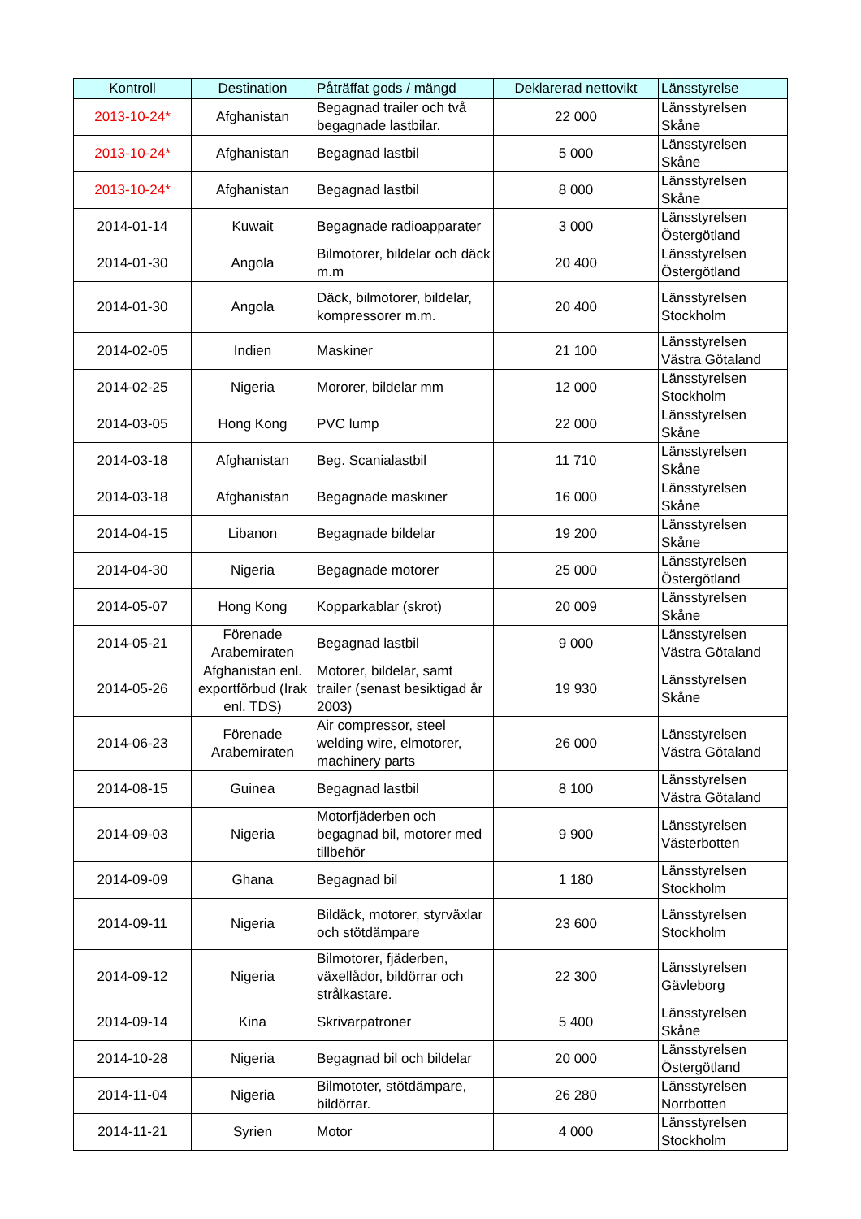| Kontroll | Destination | Påträffat gods / mängd | Deklarerad nettovikt | Länsstyrelse |
| --- | --- | --- | --- | --- |
| 2013-10-24* | Afghanistan | Begagnad trailer och två begagnade lastbilar. | 22 000 | Länsstyrelsen Skåne |
| 2013-10-24* | Afghanistan | Begagnad lastbil | 5 000 | Länsstyrelsen Skåne |
| 2013-10-24* | Afghanistan | Begagnad lastbil | 8 000 | Länsstyrelsen Skåne |
| 2014-01-14 | Kuwait | Begagnade radioapparater | 3 000 | Länsstyrelsen Östergötland |
| 2014-01-30 | Angola | Bilmotorer, bildelar och däck m.m | 20 400 | Länsstyrelsen Östergötland |
| 2014-01-30 | Angola | Däck, bilmotorer, bildelar, kompressorer m.m. | 20 400 | Länsstyrelsen Stockholm |
| 2014-02-05 | Indien | Maskiner | 21 100 | Länsstyrelsen Västra Götaland |
| 2014-02-25 | Nigeria | Mororer, bildelar mm | 12 000 | Länsstyrelsen Stockholm |
| 2014-03-05 | Hong Kong | PVC lump | 22 000 | Länsstyrelsen Skåne |
| 2014-03-18 | Afghanistan | Beg. Scanialastbil | 11 710 | Länsstyrelsen Skåne |
| 2014-03-18 | Afghanistan | Begagnade maskiner | 16 000 | Länsstyrelsen Skåne |
| 2014-04-15 | Libanon | Begagnade bildelar | 19 200 | Länsstyrelsen Skåne |
| 2014-04-30 | Nigeria | Begagnade motorer | 25 000 | Länsstyrelsen Östergötland |
| 2014-05-07 | Hong Kong | Kopparkablar (skrot) | 20 009 | Länsstyrelsen Skåne |
| 2014-05-21 | Förenade Arabemiraten | Begagnad lastbil | 9 000 | Länsstyrelsen Västra Götaland |
| 2014-05-26 | Afghanistan enl. exportförbud (Irak enl. TDS) | Motorer, bildelar, samt trailer (senast besiktigad år 2003) | 19 930 | Länsstyrelsen Skåne |
| 2014-06-23 | Förenade Arabemiraten | Air compressor, steel welding wire, elmotorer, machinery parts | 26 000 | Länsstyrelsen Västra Götaland |
| 2014-08-15 | Guinea | Begagnad lastbil | 8 100 | Länsstyrelsen Västra Götaland |
| 2014-09-03 | Nigeria | Motorfjäderben och begagnad bil, motorer med tillbehör | 9 900 | Länsstyrelsen Västerbotten |
| 2014-09-09 | Ghana | Begagnad bil | 1 180 | Länsstyrelsen Stockholm |
| 2014-09-11 | Nigeria | Bildäck, motorer, styrväxlar och stötdämpare | 23 600 | Länsstyrelsen Stockholm |
| 2014-09-12 | Nigeria | Bilmotorer, fjäderben, växellådor, bildörrar och strålkastare. | 22 300 | Länsstyrelsen Gävleborg |
| 2014-09-14 | Kina | Skrivarpatroner | 5 400 | Länsstyrelsen Skåne |
| 2014-10-28 | Nigeria | Begagnad bil och bildelar | 20 000 | Länsstyrelsen Östergötland |
| 2014-11-04 | Nigeria | Bilmototer, stötdämpare, bildörrar. | 26 280 | Länsstyrelsen Norrbotten |
| 2014-11-21 | Syrien | Motor | 4 000 | Länsstyrelsen Stockholm |